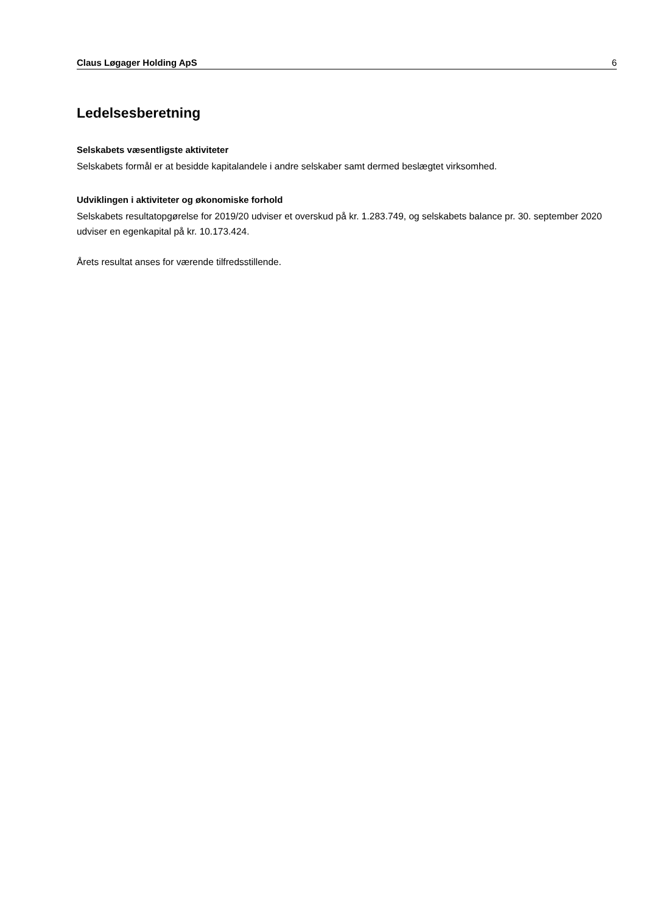Claus Løgager Holding ApS 6
Ledelsesberetning
Selskabets væsentligste aktiviteter
Selskabets formål er at besidde kapitalandele i andre selskaber samt dermed beslægtet virksomhed.
Udviklingen i aktiviteter og økonomiske forhold
Selskabets resultatopgørelse for 2019/20 udviser et overskud på kr. 1.283.749, og selskabets balance pr. 30. september 2020 udviser en egenkapital på kr. 10.173.424.
Årets resultat anses for værende tilfredsstillende.